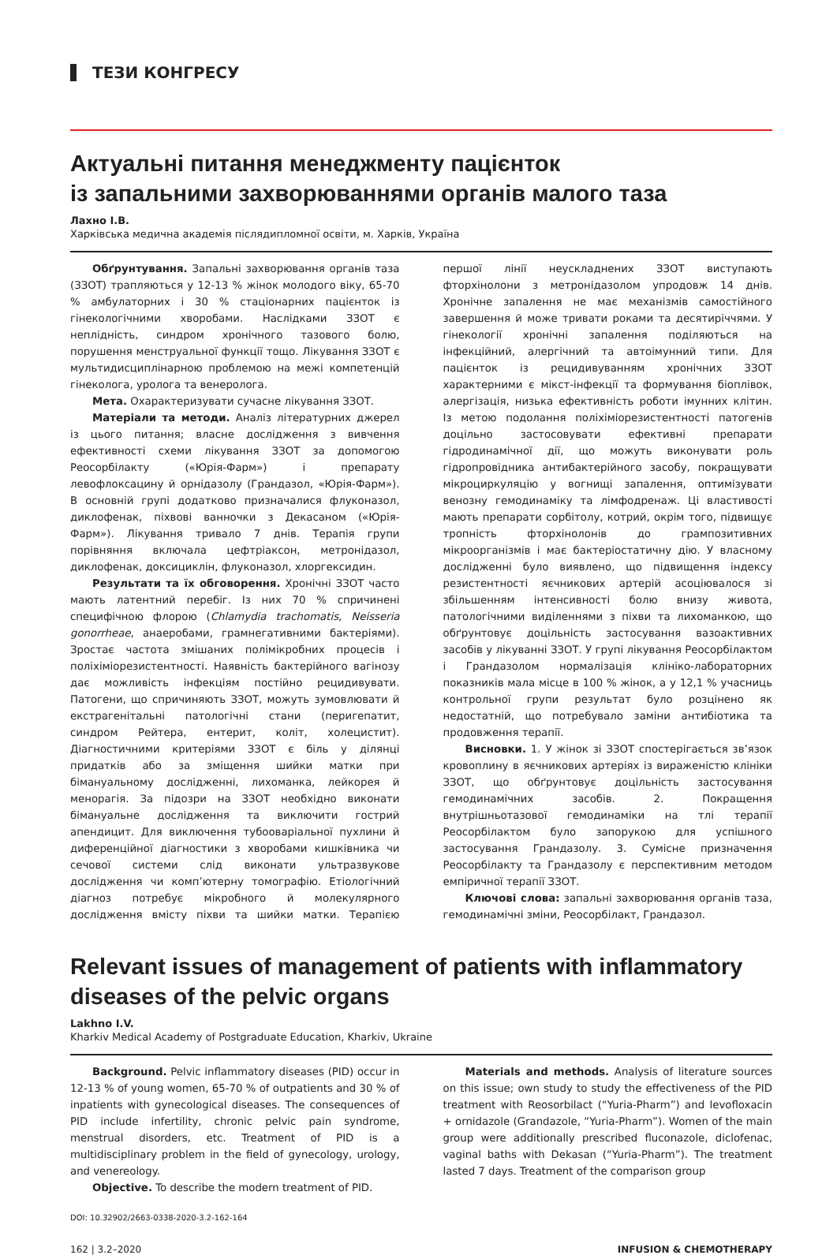ТЕЗИ КОНГРЕСУ
Актуальні питання менеджменту пацієнток
із запальними захворюваннями органів малого таза
Лахно І.В.
Харківська медична академія післядипломної освіти, м. Харків, Україна
Обґрунтування. Запальні захворювання органів таза (ЗЗОТ) трапляються у 12-13 % жінок молодого віку, 65-70 % амбулаторних і 30 % стаціонарних пацієнток із гінекологічними хворобами. Наслідками ЗЗОТ є неплідність, синдром хронічного тазового болю, порушення менструальної функції тощо. Лікування ЗЗОТ є мультидисциплінарною проблемою на межі компетенцій гінеколога, уролога та венеролога.
Мета. Охарактеризувати сучасне лікування ЗЗОТ.
Матеріали та методи. Аналіз літературних джерел із цього питання; власне дослідження з вивчення ефективності схеми лікування ЗЗОТ за допомогою Реосорбілакту («Юрія-Фарм») і препарату левофлоксацину й орнідазолу (Грандазол, «Юрія-Фарм»). В основній групі додатково призначалися флуконазол, диклофенак, піхвові ванночки з Декасаном («Юрія-Фарм»). Лікування тривало 7 днів. Терапія групи порівняння включала цефтріаксон, метронідазол, диклофенак, доксициклін, флуконазол, хлоргексидин.
Результати та їх обговорення. Хронічні ЗЗОТ часто мають латентний перебіг. Із них 70 % спричинені специфічною флорою (Chlamydia trachomatis, Neisseria gonorrheae, анаеробами, грамнегативними бактеріями). Зростає частота змішаних полімікробних процесів і поліхіміорезистентності. Наявність бактерійного вагінозу дає можливість інфекціям постійно рецидивувати. Патогени, що спричиняють ЗЗОТ, можуть зумовлювати й екстрагенітальні патологічні стани (перигепатит, синдром Рейтера, ентерит, коліт, холецистит). Діагностичними критеріями ЗЗОТ є біль у ділянці придатків або за зміщення шийки матки при бімануальному дослідженні, лихоманка, лейкорея й менорагія. За підозри на ЗЗОТ необхідно виконати бімануальне дослідження та виключити гострий апендицит. Для виключення тубооваріальної пухлини й диференційної діагностики з хворобами кишківника чи сечової системи слід виконати ультразвукове дослідження чи комп’ютерну томографію. Етіологічний діагноз потребує мікробного й молекулярного дослідження вмісту піхви та шийки матки. Терапією першої лінії неускладнених ЗЗОТ виступають фторхінолони з метронідазолом упродовж 14 днів. Хронічне запалення не має механізмів самостійного завершення й може тривати роками та десятиріччями. У гінекології хронічні запалення поділяються на інфекційний, алергічний та автоімунний типи. Для пацієнток із рецидивуванням хронічних ЗЗОТ характерними є мікст-інфекції та формування біоплівок, алергізація, низька ефективність роботи імунних клітин. Із метою подолання поліхіміорезистентності патогенів доцільно застосовувати ефективні препарати гідродинамічної дії, що можуть виконувати роль гідропровідника антибактерійного засобу, покращувати мікроциркуляцію у вогнищі запалення, оптимізувати венозну гемодинаміку та лімфодренаж. Ці властивості мають препарати сорбітолу, котрий, окрім того, підвищує тропність фторхінолонів до грампозитивних мікроорганізмів і має бактеріостатичну дію. У власному дослідженні було виявлено, що підвищення індексу резистентності яєчникових артерій асоціювалося зі збільшенням інтенсивності болю внизу живота, патологічними виділеннями з піхви та лихоманкою, що обґрунтовує доцільність застосування вазоактивних засобів у лікуванні ЗЗОТ. У групі лікування Реосорбілактом і Грандазолом нормалізація клініко-лабораторних показників мала місце в 100 % жінок, а у 12,1 % учасниць контрольної групи результат було розцінено як недостатній, що потребувало заміни антибіотика та продовження терапії.
Висновки. 1. У жінок зі ЗЗОТ спостерігається зв’язок кровоплину в яєчникових артеріях із вираженістю клініки ЗЗОТ, що обґрунтовує доцільність застосування гемодинамічних засобів. 2. Покращення внутрішньотазової гемодинаміки на тлі терапії Реосорбілактом було запорукою для успішного застосування Грандазолу. 3. Сумісне призначення Реосорбілакту та Грандазолу є перспективним методом емпіричної терапії ЗЗОТ.
Ключові слова: запальні захворювання органів таза, гемодинамічні зміни, Реосорбілакт, Грандазол.
Relevant issues of management of patients with inflammatory diseases of the pelvic organs
Lakhno I.V.
Kharkiv Medical Academy of Postgraduate Education, Kharkiv, Ukraine
Background. Pelvic inflammatory diseases (PID) occur in 12-13 % of young women, 65-70 % of outpatients and 30 % of inpatients with gynecological diseases. The consequences of PID include infertility, chronic pelvic pain syndrome, menstrual disorders, etc. Treatment of PID is a multidisciplinary problem in the field of gynecology, urology, and venereology.
Objective. To describe the modern treatment of PID.
Materials and methods. Analysis of literature sources on this issue; own study to study the effectiveness of the PID treatment with Reosorbilact (“Yuria-Pharm”) and levofloxacin + ornidazole (Grandazole, “Yuria-Pharm”). Women of the main group were additionally prescribed fluconazole, diclofenac, vaginal baths with Dekasan (“Yuria-Pharm”). The treatment lasted 7 days. Treatment of the comparison group
DOI: 10.32902/2663-0338-2020-3.2-162-164
162 | 3.2–2020 INFUSION & CHEMOTHERAPY